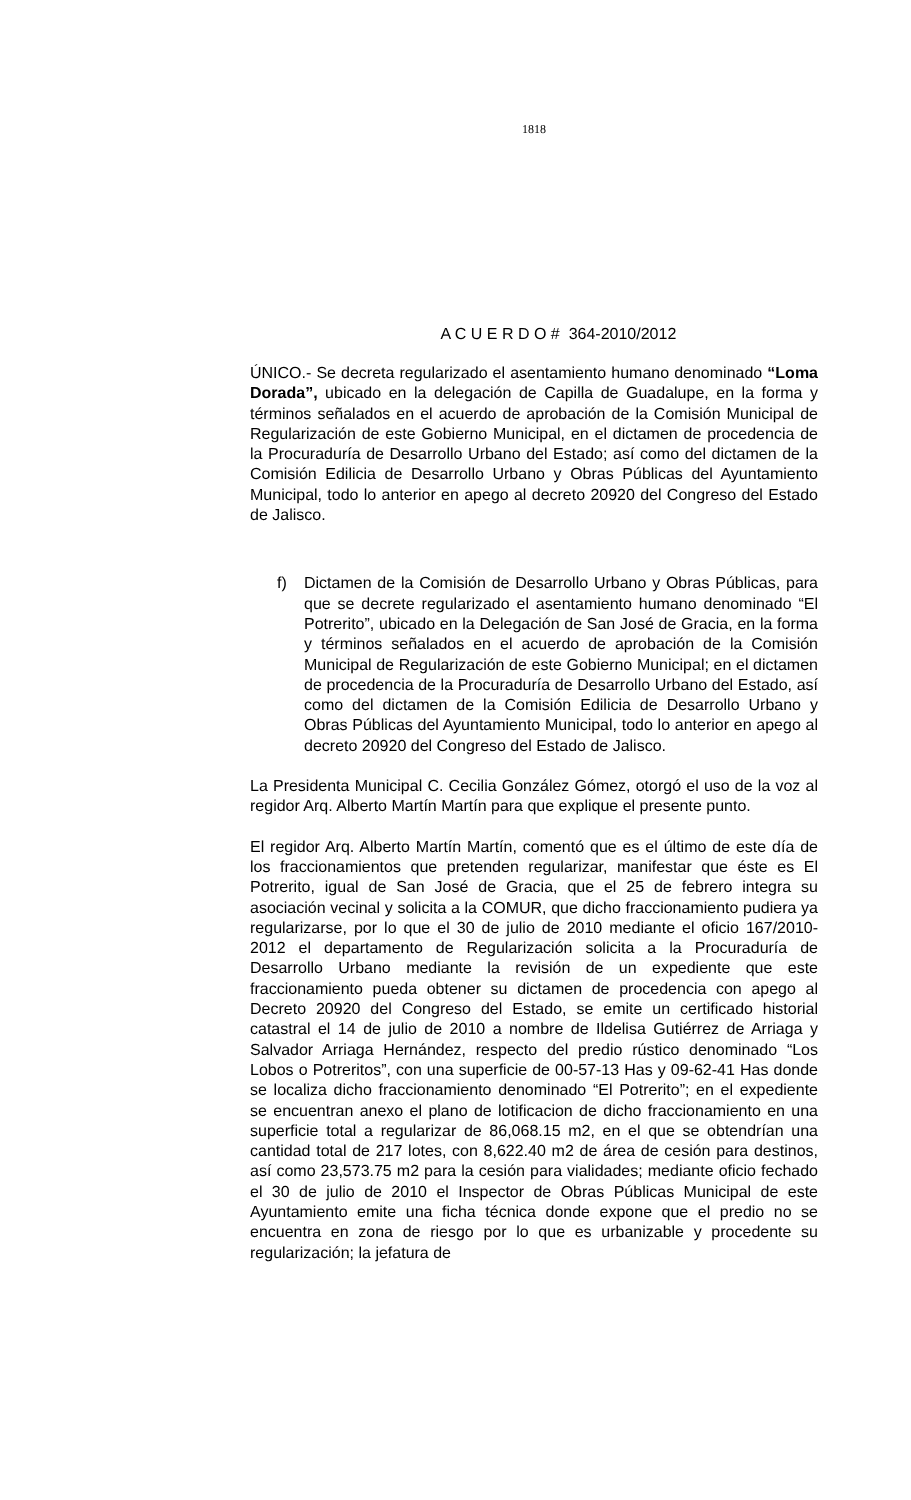1818
A C U E R D O # 364-2010/2012
ÚNICO.- Se decreta regularizado el asentamiento humano denominado “Loma Dorada”, ubicado en la delegación de Capilla de Guadalupe, en la forma y términos señalados en el acuerdo de aprobación de la Comisión Municipal de Regularización de este Gobierno Municipal, en el dictamen de procedencia de la Procuraduría de Desarrollo Urbano del Estado; así como del dictamen de la Comisión Edilicia de Desarrollo Urbano y Obras Públicas del Ayuntamiento Municipal, todo lo anterior en apego al decreto 20920 del Congreso del Estado de Jalisco.
f) Dictamen de la Comisión de Desarrollo Urbano y Obras Públicas, para que se decrete regularizado el asentamiento humano denominado “El Potrerito”, ubicado en la Delegación de San José de Gracia, en la forma y términos señalados en el acuerdo de aprobación de la Comisión Municipal de Regularización de este Gobierno Municipal; en el dictamen de procedencia de la Procuraduría de Desarrollo Urbano del Estado, así como del dictamen de la Comisión Edilicia de Desarrollo Urbano y Obras Públicas del Ayuntamiento Municipal, todo lo anterior en apego al decreto 20920 del Congreso del Estado de Jalisco.
La Presidenta Municipal C. Cecilia González Gómez, otorgó el uso de la voz al regidor Arq. Alberto Martín Martín para que explique el presente punto.
El regidor Arq. Alberto Martín Martín, comentó que es el último de este día de los fraccionamientos que pretenden regularizar, manifestar que éste es El Potrerito, igual de San José de Gracia, que el 25 de febrero integra su asociación vecinal y solicita a la COMUR, que dicho fraccionamiento pudiera ya regularizarse, por lo que el 30 de julio de 2010 mediante el oficio 167/2010-2012 el departamento de Regularización solicita a la Procuraduría de Desarrollo Urbano mediante la revisión de un expediente que este fraccionamiento pueda obtener su dictamen de procedencia con apego al Decreto 20920 del Congreso del Estado, se emite un certificado historial catastral el 14 de julio de 2010 a nombre de Ildelisa Gutiérrez de Arriaga y Salvador Arriaga Hernández, respecto del predio rústico denominado “Los Lobos o Potreritos”, con una superficie de 00-57-13 Has y 09-62-41 Has donde se localiza dicho fraccionamiento denominado “El Potrerito”; en el expediente se encuentran anexo el plano de lotificacion de dicho fraccionamiento en una superficie total a regularizar de 86,068.15 m2, en el que se obtendrían una cantidad total de 217 lotes, con 8,622.40 m2 de área de cesión para destinos, así como 23,573.75 m2 para la cesión para vialidades; mediante oficio fechado el 30 de julio de 2010 el Inspector de Obras Públicas Municipal de este Ayuntamiento emite una ficha técnica donde expone que el predio no se encuentra en zona de riesgo por lo que es urbanizable y procedente su regularización; la jefatura de